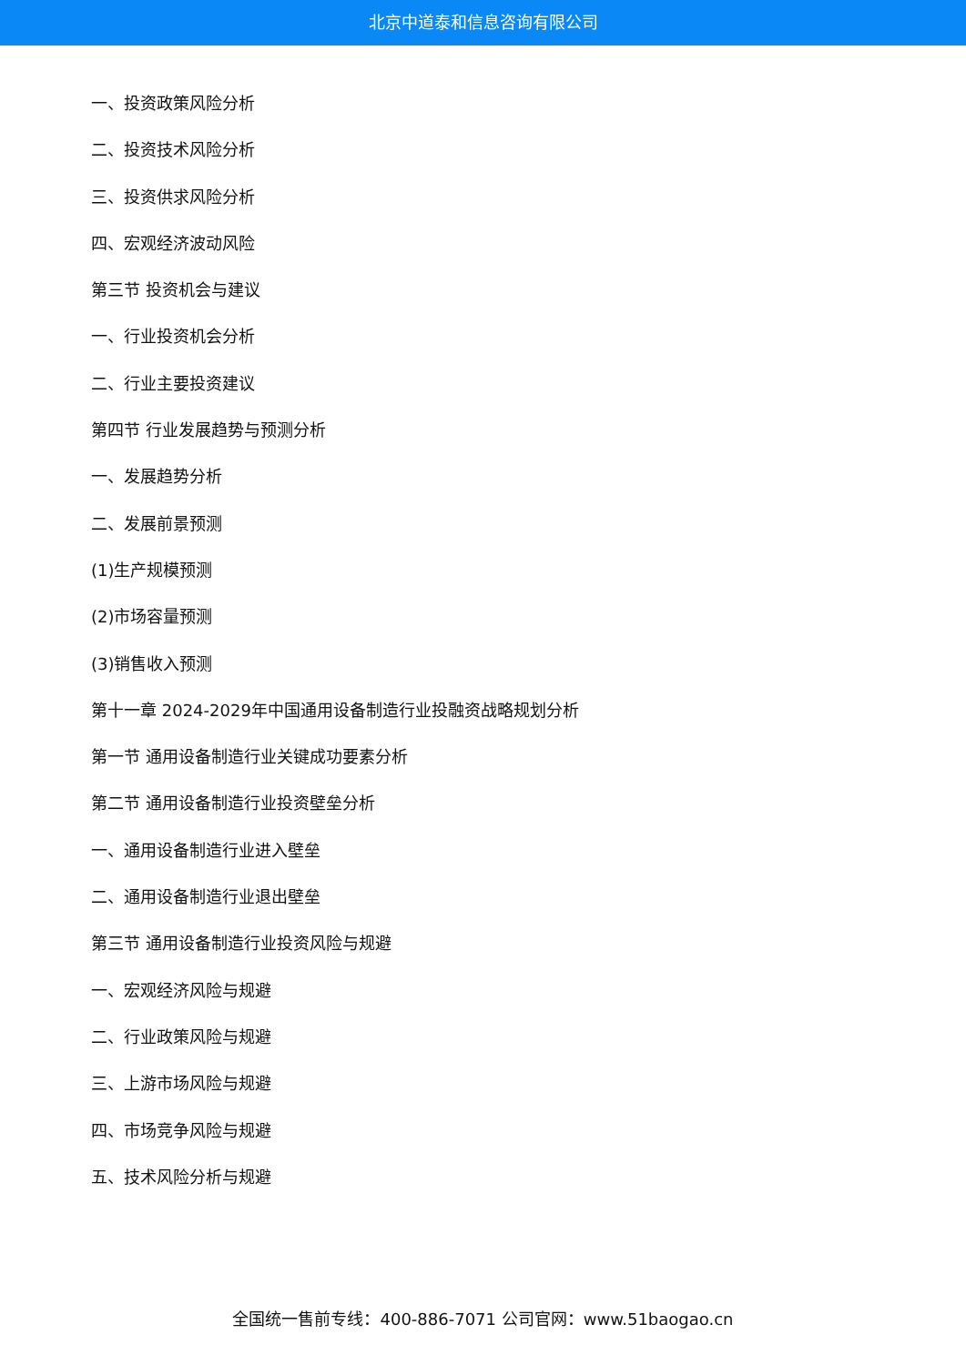北京中道泰和信息咨询有限公司
一、投资政策风险分析
二、投资技术风险分析
三、投资供求风险分析
四、宏观经济波动风险
第三节 投资机会与建议
一、行业投资机会分析
二、行业主要投资建议
第四节 行业发展趋势与预测分析
一、发展趋势分析
二、发展前景预测
(1)生产规模预测
(2)市场容量预测
(3)销售收入预测
第十一章 2024-2029年中国通用设备制造行业投融资战略规划分析
第一节 通用设备制造行业关键成功要素分析
第二节 通用设备制造行业投资壁垒分析
一、通用设备制造行业进入壁垒
二、通用设备制造行业退出壁垒
第三节 通用设备制造行业投资风险与规避
一、宏观经济风险与规避
二、行业政策风险与规避
三、上游市场风险与规避
四、市场竞争风险与规避
五、技术风险分析与规避
全国统一售前专线：400-886-7071 公司官网：www.51baogao.cn